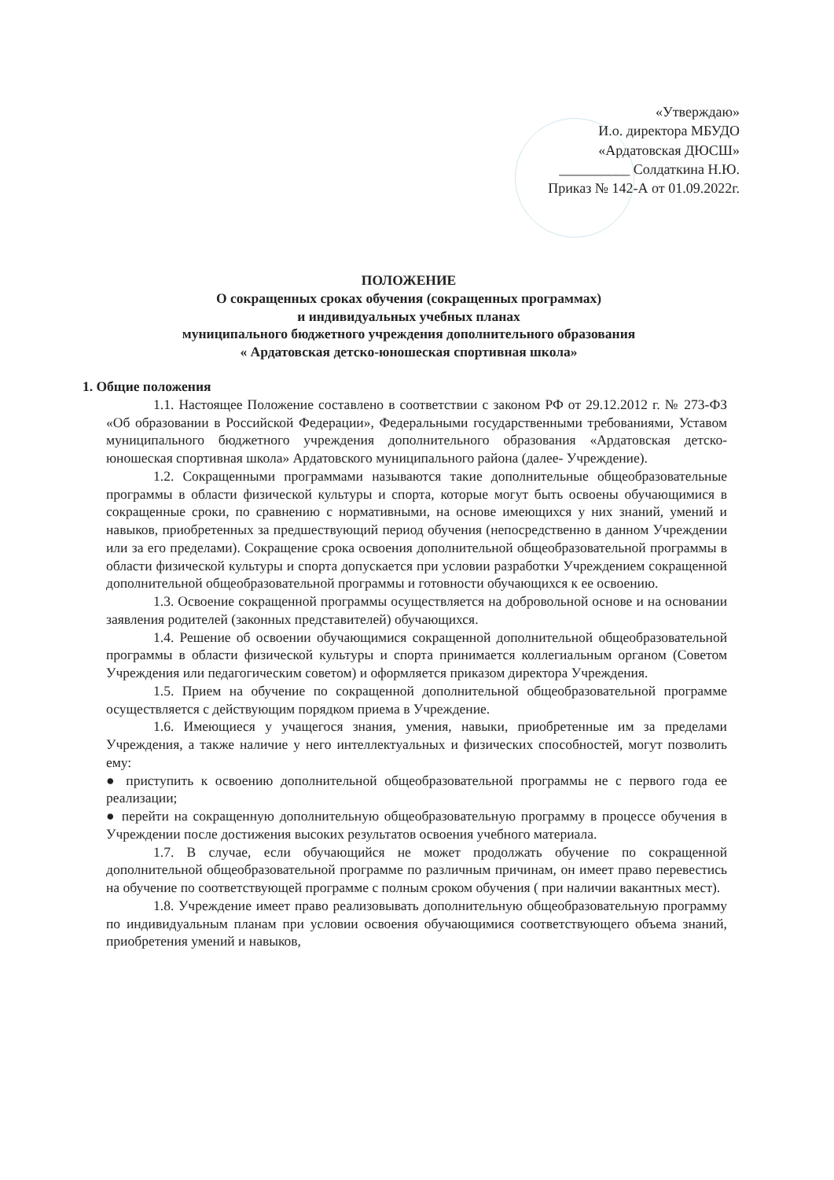«Утверждаю»
И.о. директора МБУДО
«Ардатовская ДЮСШ»
__________ Солдаткина Н.Ю.
Приказ № 142-А от 01.09.2022г.
ПОЛОЖЕНИЕ
О сокращенных сроках обучения (сокращенных программах)
и индивидуальных учебных планах
муниципального бюджетного учреждения дополнительного образования
« Ардатовская детско-юношеская спортивная школа»
1. Общие положения
1.1. Настоящее Положение составлено в соответствии с законом РФ от 29.12.2012 г. № 273-ФЗ «Об образовании в Российской Федерации», Федеральными государственными требованиями, Уставом муниципального бюджетного учреждения дополнительного образования «Ардатовская детско-юношеская спортивная школа» Ардатовского муниципального района (далее- Учреждение).
1.2. Сокращенными программами называются такие дополнительные общеобразовательные программы в области физической культуры и спорта, которые могут быть освоены обучающимися в сокращенные сроки, по сравнению с нормативными, на основе имеющихся у них знаний, умений и навыков, приобретенных за предшествующий период обучения (непосредственно в данном Учреждении или за его пределами). Сокращение срока освоения дополнительной общеобразовательной программы в области физической культуры и спорта допускается при условии разработки Учреждением сокращенной дополнительной общеобразовательной программы и готовности обучающихся к ее освоению.
1.3. Освоение сокращенной программы осуществляется на добровольной основе и на основании заявления родителей (законных представителей) обучающихся.
1.4. Решение об освоении обучающимися сокращенной дополнительной общеобразовательной программы в области физической культуры и спорта принимается коллегиальным органом (Советом Учреждения или педагогическим советом) и оформляется приказом директора Учреждения.
1.5. Прием на обучение по сокращенной дополнительной общеобразовательной программе осуществляется с действующим порядком приема в Учреждение.
1.6. Имеющиеся у учащегося знания, умения, навыки, приобретенные им за пределами Учреждения, а также наличие у него интеллектуальных и физических способностей, могут позволить ему:
● приступить к освоению дополнительной общеобразовательной программы не с первого года ее реализации;
● перейти на сокращенную дополнительную общеобразовательную программу в процессе обучения в Учреждении после достижения высоких результатов освоения учебного материала.
1.7. В случае, если обучающийся не может продолжать обучение по сокращенной дополнительной общеобразовательной программе по различным причинам, он имеет право перевестись на обучение по соответствующей программе с полным сроком обучения ( при наличии вакантных мест).
1.8. Учреждение имеет право реализовывать дополнительную общеобразовательную программу по индивидуальным планам при условии освоения обучающимися соответствующего объема знаний, приобретения умений и навыков,